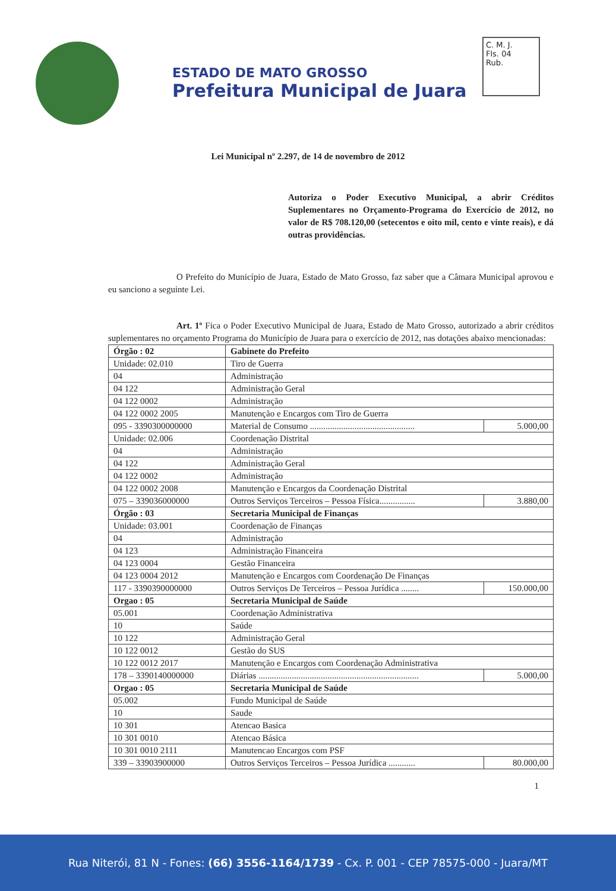ESTADO DE MATO GROSSO
Prefeitura Municipal de Juara
C. M. J.
Fls. 04
Rub.
Lei Municipal nº 2.297, de 14 de novembro de 2012
Autoriza o Poder Executivo Municipal, a abrir Créditos Suplementares no Orçamento-Programa do Exercício de 2012, no valor de R$ 708.120,00 (setecentos e oito mil, cento e vinte reais), e dá outras providências.
O Prefeito do Município de Juara, Estado de Mato Grosso, faz saber que a Câmara Municipal aprovou e eu sanciono a seguinte Lei.
Art. 1º Fica o Poder Executivo Municipal de Juara, Estado de Mato Grosso, autorizado a abrir créditos suplementares no orçamento Programa do Município de Juara para o exercício de 2012, nas dotações abaixo mencionadas:
| Órgão : 02 | Gabinete do Prefeito | |
| Unidade: 02.010 | Tiro de Guerra | |
| 04 | Administração | |
| 04 122 | Administração Geral | |
| 04 122 0002 | Administração | |
| 04 122 0002 2005 | Manutenção e Encargos com Tiro de Guerra | |
| 095 - 3390300000000 | Material de Consumo ............................................... | 5.000,00 |
| Unidade: 02.006 | Coordenação Distrital | |
| 04 | Administração | |
| 04 122 | Administração Geral | |
| 04 122 0002 | Administração | |
| 04 122 0002 2008 | Manutenção e Encargos da Coordenação Distrital | |
| 075 – 339036000000 | Outros Serviços Terceiros – Pessoa Física................ | 3.880,00 |
| Órgão : 03 | Secretaria Municipal de Finanças | |
| Unidade: 03.001 | Coordenação de Finanças | |
| 04 | Administração | |
| 04 123 | Administração Financeira | |
| 04 123 0004 | Gestão Financeira | |
| 04 123 0004 2012 | Manutenção e Encargos com Coordenação De Finanças | |
| 117 - 3390390000000 | Outros Serviços De Terceiros – Pessoa Jurídica ........ | 150.000,00 |
| Orgao : 05 | Secretaria Municipal de Saúde | |
| 05.001 | Coordenação Administrativa | |
| 10 | Saúde | |
| 10 122 | Administração Geral | |
| 10 122 0012 | Gestão do SUS | |
| 10 122 0012 2017 | Manutenção e Encargos com Coordenação Administrativa | |
| 178 – 3390140000000 | Diárias ........................................................................ | 5.000,00 |
| Orgao : 05 | Secretaria Municipal de Saúde | |
| 05.002 | Fundo Municipal de Saúde | |
| 10 | Saude | |
| 10 301 | Atencao Basica | |
| 10 301 0010 | Atencao Básica | |
| 10 301 0010 2111 | Manutencao Encargos com PSF | |
| 339 – 33903900000 | Outros Serviços Terceiros – Pessoa Jurídica ............ | 80.000,00 |
1
Rua Niterói, 81 N - Fones: (66) 3556-1164/1739 - Cx. P. 001 - CEP 78575-000 - Juara/MT